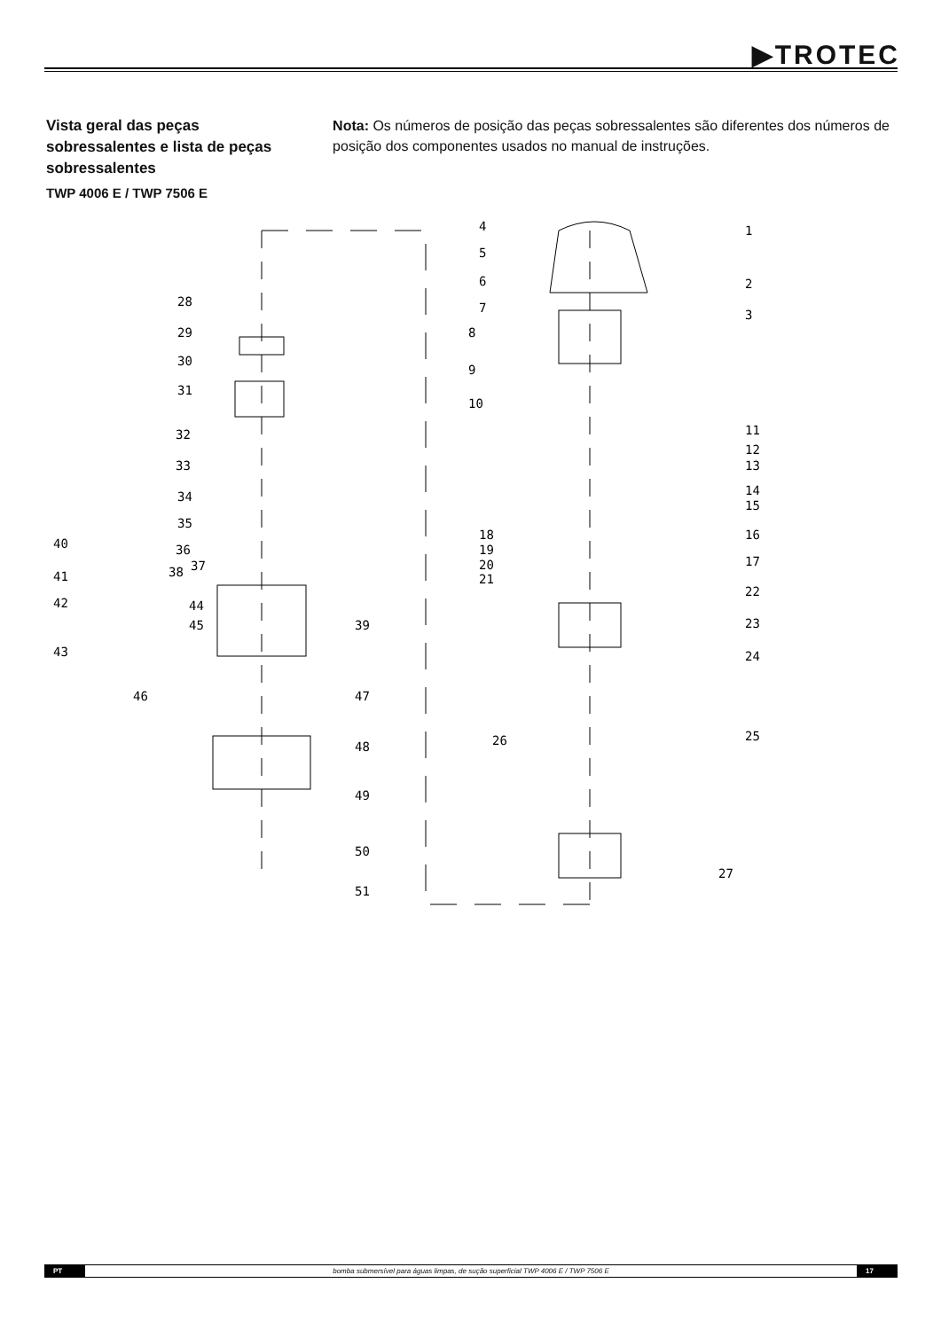▶TROTEC
Vista geral das peças sobressalentes e lista de peças sobressalentes
TWP 4006 E / TWP 7506 E
Nota: Os números de posição das peças sobressalentes são diferentes dos números de posição dos componentes usados no manual de instruções.
28
29
30
31
32
33
34
35
36
37
38
40
41
42
43
44
45
46
39
47
48
49
50
51
4
5
6
7
8
9
10
1
2
3
11
12
13
14
15
16
17
18
19
20
21
22
23
24
25
26
27
PT bomba submersível para águas limpas, de sução superficial TWP 4006 E / TWP 7506 E 17